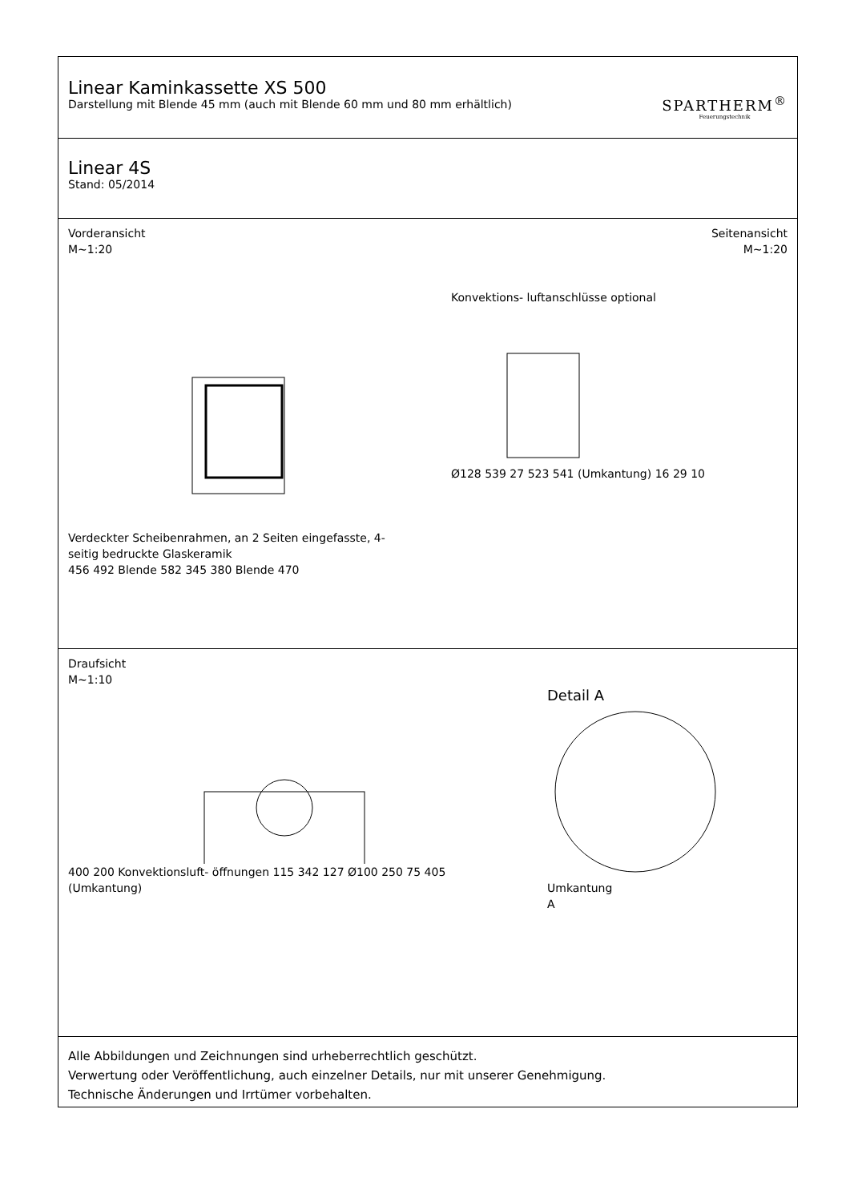Linear Kaminkassette XS 500
Darstellung mit Blende 45 mm (auch mit Blende 60 mm und 80 mm erhältlich)
SPARTHERM<sup>®</sup>
Feuerungstechnik
Linear 4S
Stand: 05/2014
Vorderansicht
M~1:20
Seitenansicht
M~1:20
Verdeckter Scheibenrahmen, an 2 Seiten eingefasste, 4-seitig bedruckte Glaskeramik
456 492 Blende 582 345 380 Blende 470
Konvektions- luftanschlüsse optional
Ø128 539 27 523 541 (Umkantung) 16 29 10
Draufsicht
M~1:10
400 200 Konvektionsluft- öffnungen 115 342 127 Ø100 250 75 405 (Umkantung)
Detail A
Umkantung
A
Alle Abbildungen und Zeichnungen sind urheberrechtlich geschützt.
Verwertung oder Veröffentlichung, auch einzelner Details, nur mit unserer Genehmigung.
Technische Änderungen und Irrtümer vorbehalten.